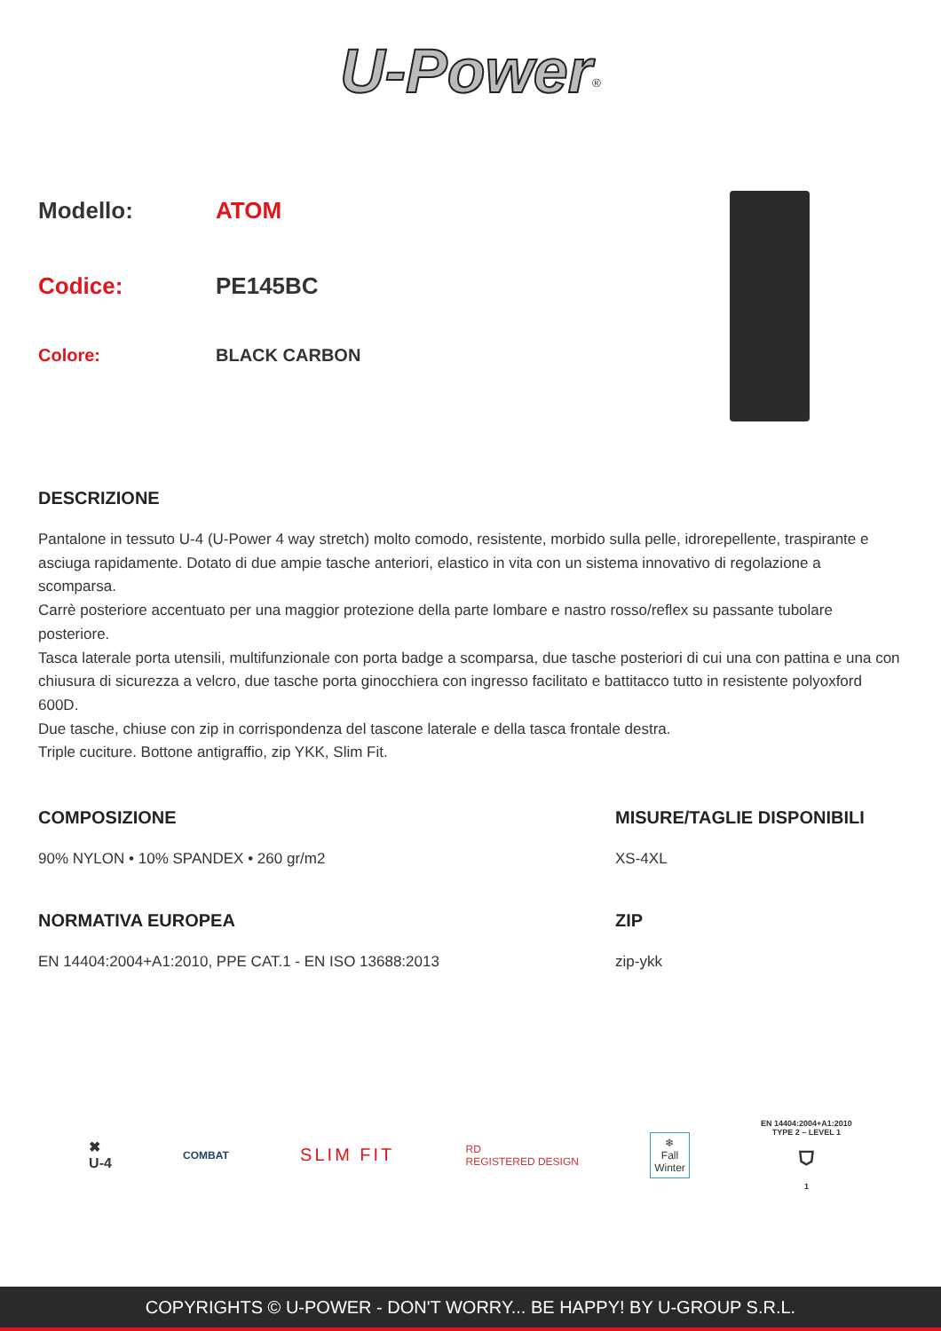U-Power<sup>®</sup>
Modello: ATOM
Codice: PE145BC
Colore: BLACK CARBON
DESCRIZIONE
Pantalone in tessuto U-4 (U-Power 4 way stretch) molto comodo, resistente, morbido sulla pelle, idrorepellente, traspirante e asciuga rapidamente. Dotato di due ampie tasche anteriori, elastico in vita con un sistema innovativo di regolazione a scomparsa.
Carrè posteriore accentuato per una maggior protezione della parte lombare e nastro rosso/reflex su passante tubolare posteriore.
Tasca laterale porta utensili, multifunzionale con porta badge a scomparsa, due tasche posteriori di cui una con pattina e una con chiusura di sicurezza a velcro, due tasche porta ginocchiera con ingresso facilitato e battitacco tutto in resistente polyoxford 600D.
Due tasche, chiuse con zip in corrispondenza del tascone laterale e della tasca frontale destra.
Triple cuciture. Bottone antigraffio, zip YKK, Slim Fit.
COMPOSIZIONE
90% NYLON • 10% SPANDEX • 260 gr/m2
MISURE/TAGLIE DISPONIBILI
XS-4XL
NORMATIVA EUROPEA
EN 14404:2004+A1:2010, PPE CAT.1 - EN ISO 13688:2013
ZIP
zip-ykk
✖
U-4
COMBAT
SLIM FIT
RD
REGISTERED DESIGN
❄
Fall
Winter
EN 14404:2004+A1:2010
TYPE 2 – LEVEL 1
⛉
1
COPYRIGHTS © U-POWER - DON'T WORRY... BE HAPPY! BY U-GROUP S.R.L.